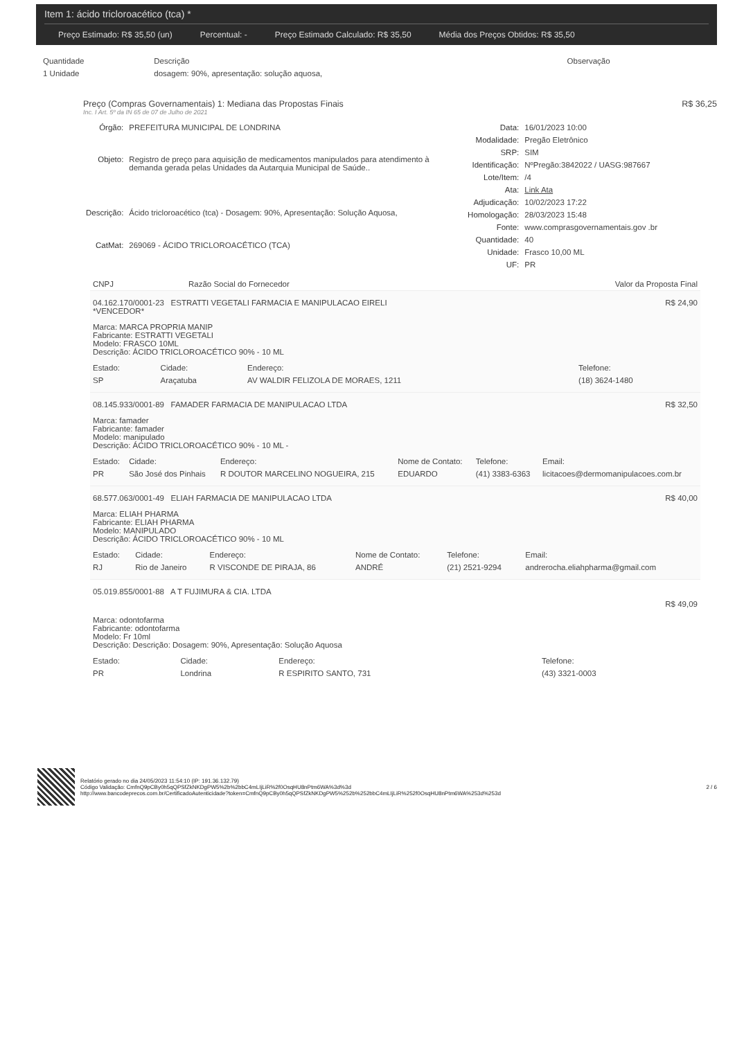Item 1: ácido tricloroacético (tca) *
Preço Estimado: R$ 35,50 (un) Percentual: - Preço Estimado Calculado: R$ 35,50 Média dos Preços Obtidos: R$ 35,50
| Quantidade | Descrição | Observação |
| --- | --- | --- |
| 1 Unidade | dosagem: 90%, apresentação: solução aquosa, | |
Preço (Compras Governamentais) 1: Mediana das Propostas Finais R$ 36,25
Inc. I Art. 5º da IN 65 de 07 de Julho de 2021
| Órgão: | PREFEITURA MUNICIPAL DE LONDRINA |
| Objeto: | Registro de preço para aquisição de medicamentos manipulados para atendimento à demanda gerada pelas Unidades da Autarquia Municipal de Saúde.. |
| Descrição: | Ácido tricloroacético (tca) - Dosagem: 90%, Apresentação: Solução Aquosa, |
| CatMat: | 269069 - ÁCIDO TRICLOROACÉTICO (TCA) |
| Data: | 16/01/2023 10:00 |
| Modalidade: | Pregão Eletrônico |
| SRP: | SIM |
| Identificação: | NºPregão:3842022 / UASG:987667 |
| Lote/Item: | /4 |
| Ata: | Link Ata |
| Adjudicação: | 10/02/2023 17:22 |
| Homologação: | 28/03/2023 15:48 |
| Fonte: | www.comprasgovernamentais.gov .br |
| Quantidade: | 40 |
| Unidade: | Frasco 10,00 ML |
| UF: | PR |
| CNPJ | Razão Social do Fornecedor | Valor da Proposta Final |
| --- | --- | --- |
| 04.162.170/0001-23 ESTRATTI VEGETALI FARMACIA E MANIPULACAO EIRELI *VENCEDOR* | R$ 24,90 |
Marca: MARCA PROPRIA MANIP
Fabricante: ESTRATTI VEGETALI
Modelo: FRASCO 10ML
Descrição: ÁCIDO TRICLOROACÉTICO 90% - 10 ML
| Estado: | Cidade: | Endereço: | Telefone: |
| SP | Araçatuba | AV WALDIR FELIZOLA DE MORAES, 1211 | (18) 3624-1480 |
| 08.145.933/0001-89 FAMADER FARMACIA DE MANIPULACAO LTDA | R$ 32,50 |
Marca: famader
Fabricante: famader
Modelo: manipulado
Descrição: ÁCIDO TRICLOROACÉTICO 90% - 10 ML -
| Estado: | Cidade: | Endereço: | Nome de Contato: | Telefone: | Email: |
| PR | São José dos Pinhais | R DOUTOR MARCELINO NOGUEIRA, 215 | EDUARDO | (41) 3383-6363 | licitacoes@dermomanipulacoes.com.br |
| 68.577.063/0001-49 ELIAH FARMACIA DE MANIPULACAO LTDA | R$ 40,00 |
Marca: ELIAH PHARMA
Fabricante: ELIAH PHARMA
Modelo: MANIPULADO
Descrição: ÁCIDO TRICLOROACÉTICO 90% - 10 ML
| Estado: | Cidade: | Endereço: | Nome de Contato: | Telefone: | Email: |
| RJ | Rio de Janeiro | R VISCONDE DE PIRAJA, 86 | ANDRÉ | (21) 2521-9294 | andrerocha.eliahpharma@gmail.com |
| 05.019.855/0001-88 A T FUJIMURA & CIA. LTDA | |
| | R$ 49,09 |
Marca: odontofarma
Fabricante: odontofarma
Modelo: Fr 10ml
Descrição: Descrição: Dosagem: 90%, Apresentação: Solução Aquosa
| Estado: | Cidade: | Endereço: | Telefone: |
| PR | Londrina | R ESPIRITO SANTO, 731 | (43) 3321-0003 |
Relatório gerado no dia 24/05/2023 11:54:10 (IP: 191.36.132.79)
Código Validação: CmfnQ9pCBy0h5qQPSfZkNKDgPW5%2b%2bbC4mLIjLiR%2f0OsqHU8nPtm6WA%3d%3d
http://www.bancodeprecos.com.br/CertificadoAutenticidade?token=CmfnQ9pCBy0h5qQPSfZkNKDgPW5%252b%252bbC4mLIjLiR%252f0OsqHU8nPtm6WA%253d%253d
2 / 6